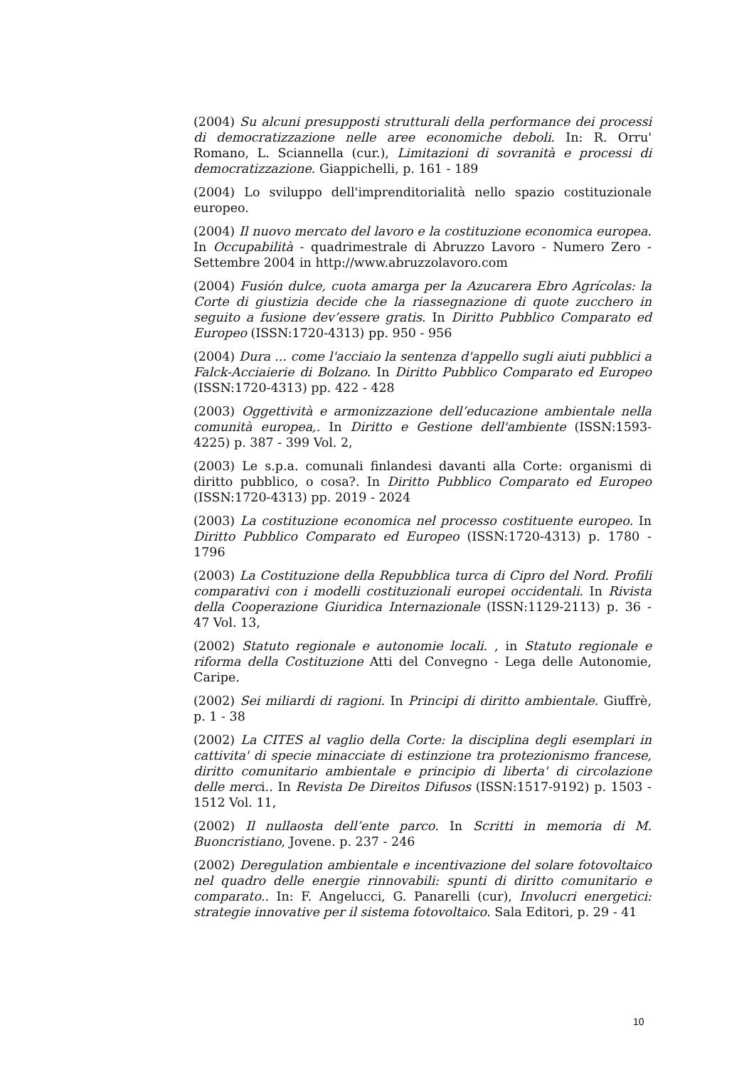(2004) Su alcuni presupposti strutturali della performance dei processi di democratizzazione nelle aree economiche deboli. In: R. Orru' Romano, L. Sciannella (cur.), Limitazioni di sovranità e processi di democratizzazione. Giappichelli, p. 161 - 189
(2004) Lo sviluppo dell'imprenditorialità nello spazio costituzionale europeo.
(2004) Il nuovo mercato del lavoro e la costituzione economica europea. In Occupabilità - quadrimestrale di Abruzzo Lavoro - Numero Zero - Settembre 2004 in http://www.abruzzolavoro.com
(2004) Fusión dulce, cuota amarga per la Azucarera Ebro Agrícolas: la Corte di giustizia decide che la riassegnazione di quote zucchero in seguito a fusione dev’essere gratis. In Diritto Pubblico Comparato ed Europeo (ISSN:1720-4313) pp. 950 - 956
(2004) Dura ... come l'acciaio la sentenza d'appello sugli aiuti pubblici a Falck-Acciaierie di Bolzano. In Diritto Pubblico Comparato ed Europeo (ISSN:1720-4313) pp. 422 - 428
(2003) Oggettività e armonizzazione dell’educazione ambientale nella comunità europea,. In Diritto e Gestione dell'ambiente (ISSN:1593-4225) p. 387 - 399 Vol. 2,
(2003) Le s.p.a. comunali finlandesi davanti alla Corte: organismi di diritto pubblico, o cosa?. In Diritto Pubblico Comparato ed Europeo (ISSN:1720-4313) pp. 2019 - 2024
(2003) La costituzione economica nel processo costituente europeo. In Diritto Pubblico Comparato ed Europeo (ISSN:1720-4313) p. 1780 - 1796
(2003) La Costituzione della Repubblica turca di Cipro del Nord. Profili comparativi con i modelli costituzionali europei occidentali. In Rivista della Cooperazione Giuridica Internazionale (ISSN:1129-2113) p. 36 - 47 Vol. 13,
(2002) Statuto regionale e autonomie locali. , in Statuto regionale e riforma della Costituzione Atti del Convegno - Lega delle Autonomie, Caripe.
(2002) Sei miliardi di ragioni. In Principi di diritto ambientale. Giuffrè, p. 1 - 38
(2002) La CITES al vaglio della Corte: la disciplina degli esemplari in cattivita' di specie minacciate di estinzione tra protezionismo francese, diritto comunitario ambientale e principio di liberta' di circolazione delle merci.. In Revista De Direitos Difusos (ISSN:1517-9192) p. 1503 - 1512 Vol. 11,
(2002) Il nullaosta dell’ente parco. In Scritti in memoria di M. Buoncristiano, Jovene. p. 237 - 246
(2002) Deregulation ambientale e incentivazione del solare fotovoltaico nel quadro delle energie rinnovabili: spunti di diritto comunitario e comparato.. In: F. Angelucci, G. Panarelli (cur), Involucri energetici: strategie innovative per il sistema fotovoltaico. Sala Editori, p. 29 - 41
10